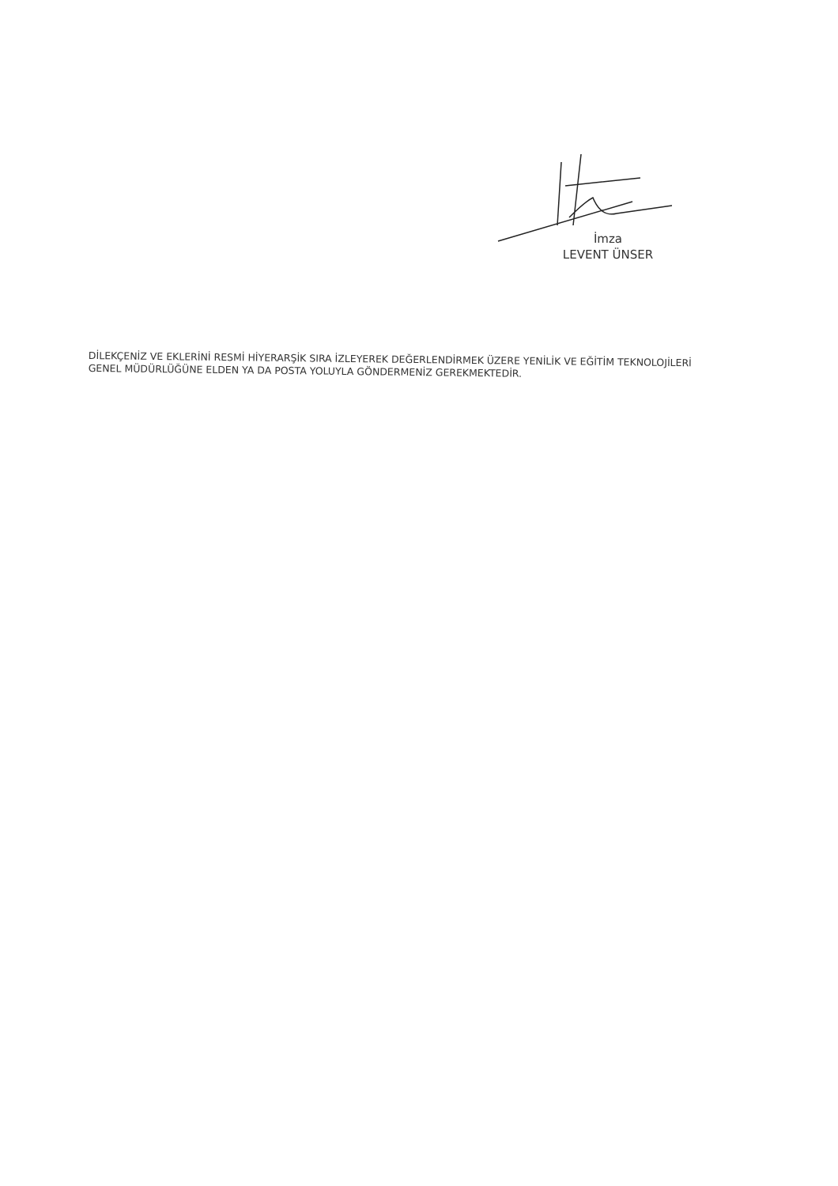İmza
LEVENT ÜNSER
DİLEKÇENİZ VE EKLERİNİ RESMİ HİYERARŞİK SIRA İZLEYEREK DEĞERLENDİRMEK ÜZERE YENİLİK VE EĞİTİM TEKNOLOJİLERİ GENEL MÜDÜRLÜĞÜNE ELDEN YA DA POSTA YOLUYLA GÖNDERMENİZ GEREKMEKTEDİR.